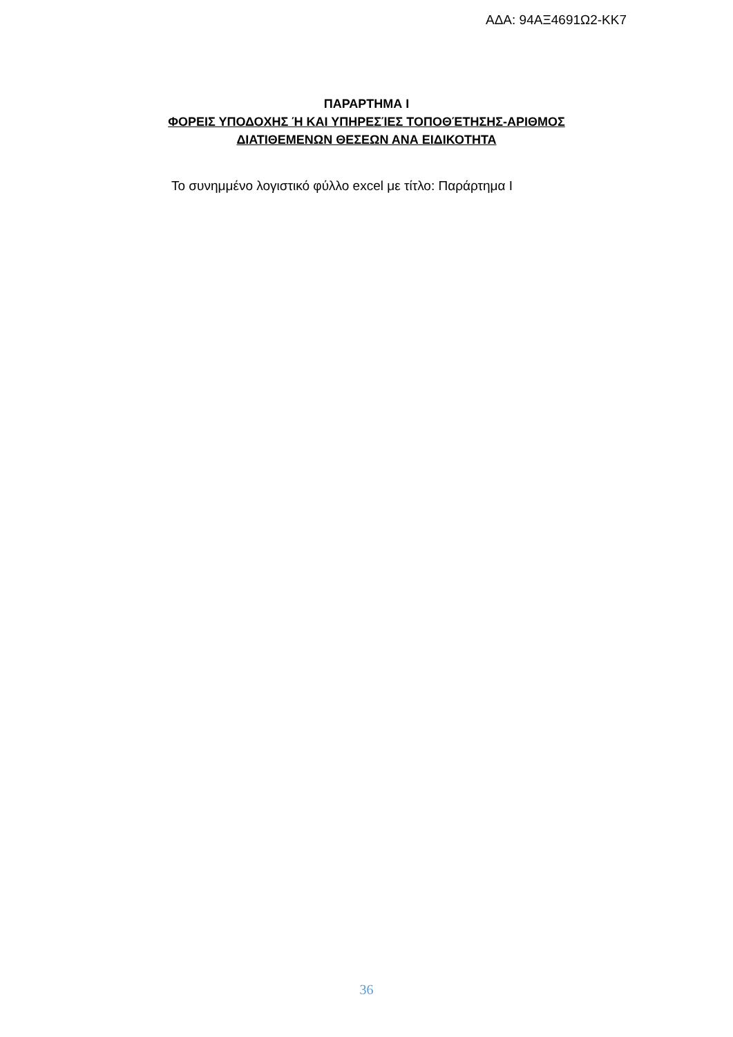ΑΔΑ: 94ΑΞ4691Ω2-ΚΚ7
ΠΑΡΑΡΤΗΜΑ Ι
ΦΟΡΕΙΣ ΥΠΟΔΟΧΗΣ Ή ΚΑΙ ΥΠΗΡΕΣΊΕΣ ΤΟΠΟΘΈΤΗΣΗΣ-ΑΡΙΘΜΟΣ
ΔΙΑΤΙΘΕΜΕΝΩΝ ΘΕΣΕΩΝ ΑΝΑ ΕΙΔΙΚΟΤΗΤΑ
Το συνημμένο λογιστικό φύλλο excel με τίτλο: Παράρτημα Ι
36